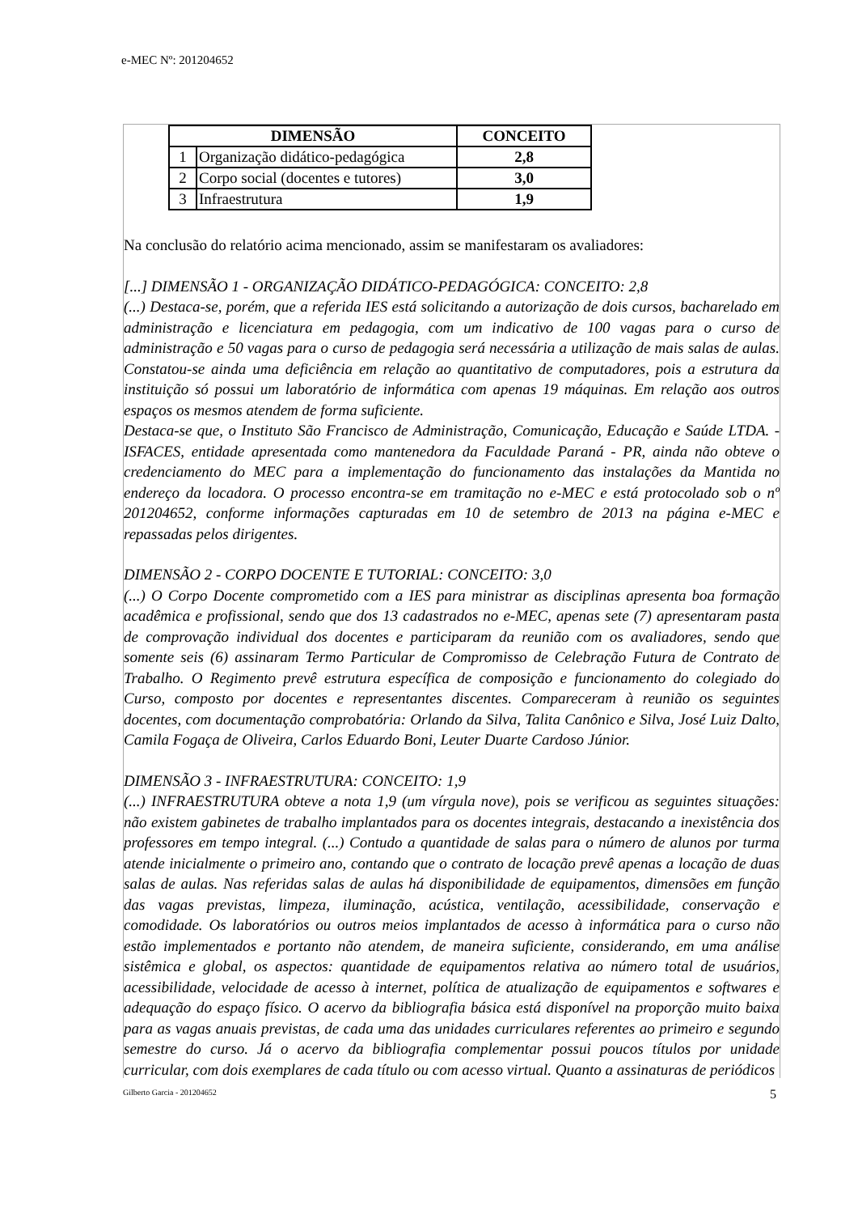e-MEC Nº: 201204652
| DIMENSÃO | | CONCEITO |
| --- | --- | --- |
| 1 | Organização didático-pedagógica | 2,8 |
| 2 | Corpo social (docentes e tutores) | 3,0 |
| 3 | Infraestrutura | 1,9 |
Na conclusão do relatório acima mencionado, assim se manifestaram os avaliadores:
[...] DIMENSÃO 1 - ORGANIZAÇÃO DIDÁTICO-PEDAGÓGICA: CONCEITO: 2,8
(...) Destaca-se, porém, que a referida IES está solicitando a autorização de dois cursos, bacharelado em administração e licenciatura em pedagogia, com um indicativo de 100 vagas para o curso de administração e 50 vagas para o curso de pedagogia será necessária a utilização de mais salas de aulas. Constatou-se ainda uma deficiência em relação ao quantitativo de computadores, pois a estrutura da instituição só possui um laboratório de informática com apenas 19 máquinas. Em relação aos outros espaços os mesmos atendem de forma suficiente.
Destaca-se que, o Instituto São Francisco de Administração, Comunicação, Educação e Saúde LTDA. - ISFACES, entidade apresentada como mantenedora da Faculdade Paraná - PR, ainda não obteve o credenciamento do MEC para a implementação do funcionamento das instalações da Mantida no endereço da locadora. O processo encontra-se em tramitação no e-MEC e está protocolado sob o nº 201204652, conforme informações capturadas em 10 de setembro de 2013 na página e-MEC e repassadas pelos dirigentes.
DIMENSÃO 2 - CORPO DOCENTE E TUTORIAL: CONCEITO: 3,0
(...) O Corpo Docente comprometido com a IES para ministrar as disciplinas apresenta boa formação acadêmica e profissional, sendo que dos 13 cadastrados no e-MEC, apenas sete (7) apresentaram pasta de comprovação individual dos docentes e participaram da reunião com os avaliadores, sendo que somente seis (6) assinaram Termo Particular de Compromisso de Celebração Futura de Contrato de Trabalho. O Regimento prevê estrutura específica de composição e funcionamento do colegiado do Curso, composto por docentes e representantes discentes. Compareceram à reunião os seguintes docentes, com documentação comprobatória: Orlando da Silva, Talita Canônico e Silva, José Luiz Dalto, Camila Fogaça de Oliveira, Carlos Eduardo Boni, Leuter Duarte Cardoso Júnior.
DIMENSÃO 3 - INFRAESTRUTURA: CONCEITO: 1,9
(...) INFRAESTRUTURA obteve a nota 1,9 (um vírgula nove), pois se verificou as seguintes situações: não existem gabinetes de trabalho implantados para os docentes integrais, destacando a inexistência dos professores em tempo integral. (...) Contudo a quantidade de salas para o número de alunos por turma atende inicialmente o primeiro ano, contando que o contrato de locação prevê apenas a locação de duas salas de aulas. Nas referidas salas de aulas há disponibilidade de equipamentos, dimensões em função das vagas previstas, limpeza, iluminação, acústica, ventilação, acessibilidade, conservação e comodidade. Os laboratórios ou outros meios implantados de acesso à informática para o curso não estão implementados e portanto não atendem, de maneira suficiente, considerando, em uma análise sistêmica e global, os aspectos: quantidade de equipamentos relativa ao número total de usuários, acessibilidade, velocidade de acesso à internet, política de atualização de equipamentos e softwares e adequação do espaço físico. O acervo da bibliografia básica está disponível na proporção muito baixa para as vagas anuais previstas, de cada uma das unidades curriculares referentes ao primeiro e segundo semestre do curso. Já o acervo da bibliografia complementar possui poucos títulos por unidade curricular, com dois exemplares de cada título ou com acesso virtual. Quanto a assinaturas de periódicos
Gilberto Garcia - 201204652 5